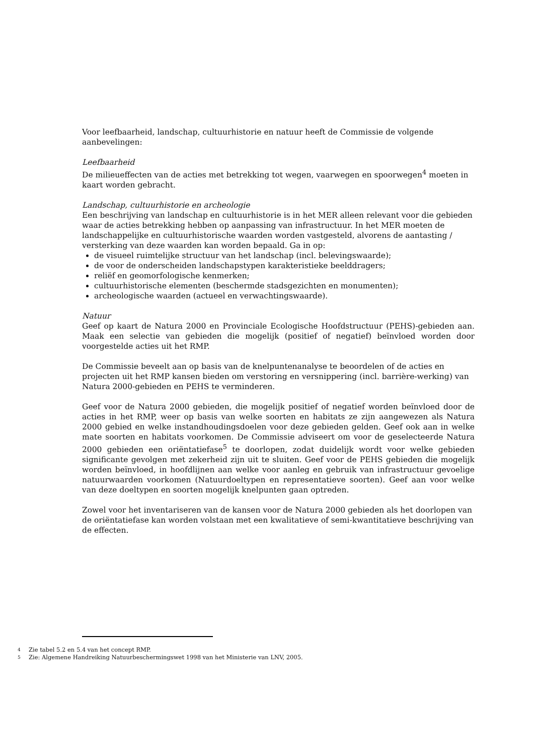Voor leefbaarheid, landschap, cultuurhistorie en natuur heeft de Commissie de volgende aanbevelingen:
Leefbaarheid
De milieueffecten van de acties met betrekking tot wegen, vaarwegen en spoorwegen<sup>4</sup> moeten in kaart worden gebracht.
Landschap, cultuurhistorie en archeologie
Een beschrijving van landschap en cultuurhistorie is in het MER alleen relevant voor die gebieden waar de acties betrekking hebben op aanpassing van infrastructuur. In het MER moeten de landschappelijke en cultuurhistorische waarden worden vastgesteld, alvorens de aantasting / versterking van deze waarden kan worden bepaald. Ga in op:
de visueel ruimtelijke structuur van het landschap (incl. belevingswaarde);
de voor de onderscheiden landschapstypen karakteristieke beelddragers;
reliëf en geomorfologische kenmerken;
cultuurhistorische elementen (beschermde stadsgezichten en monumenten);
archeologische waarden (actueel en verwachtingswaarde).
Natuur
Geef op kaart de Natura 2000 en Provinciale Ecologische Hoofdstructuur (PEHS)-gebieden aan. Maak een selectie van gebieden die mogelijk (positief of negatief) beïnvloed worden door voorgestelde acties uit het RMP.
De Commissie beveelt aan op basis van de knelpuntenanalyse te beoordelen of de acties en projecten uit het RMP kansen bieden om verstoring en versnippering (incl. barrière-werking) van Natura 2000-gebieden en PEHS te verminderen.
Geef voor de Natura 2000 gebieden, die mogelijk positief of negatief worden beïnvloed door de acties in het RMP, weer op basis van welke soorten en habitats ze zijn aangewezen als Natura 2000 gebied en welke instandhoudingsdoelen voor deze gebieden gelden. Geef ook aan in welke mate soorten en habitats voorkomen. De Commissie adviseert om voor de geselecteerde Natura 2000 gebieden een oriëntatiefase<sup>5</sup> te doorlopen, zodat duidelijk wordt voor welke gebieden significante gevolgen met zekerheid zijn uit te sluiten. Geef voor de PEHS gebieden die mogelijk worden beïnvloed, in hoofdlijnen aan welke voor aanleg en gebruik van infrastructuur gevoelige natuurwaarden voorkomen (Natuurdoeltypen en representatieve soorten). Geef aan voor welke van deze doeltypen en soorten mogelijk knelpunten gaan optreden.
Zowel voor het inventariseren van de kansen voor de Natura 2000 gebieden als het doorlopen van de oriëntatiefase kan worden volstaan met een kwalitatieve of semi-kwantitatieve beschrijving van de effecten.
4 Zie tabel 5.2 en 5.4 van het concept RMP.
5 Zie: Algemene Handreiking Natuurbeschermingswet 1998 van het Ministerie van LNV, 2005.